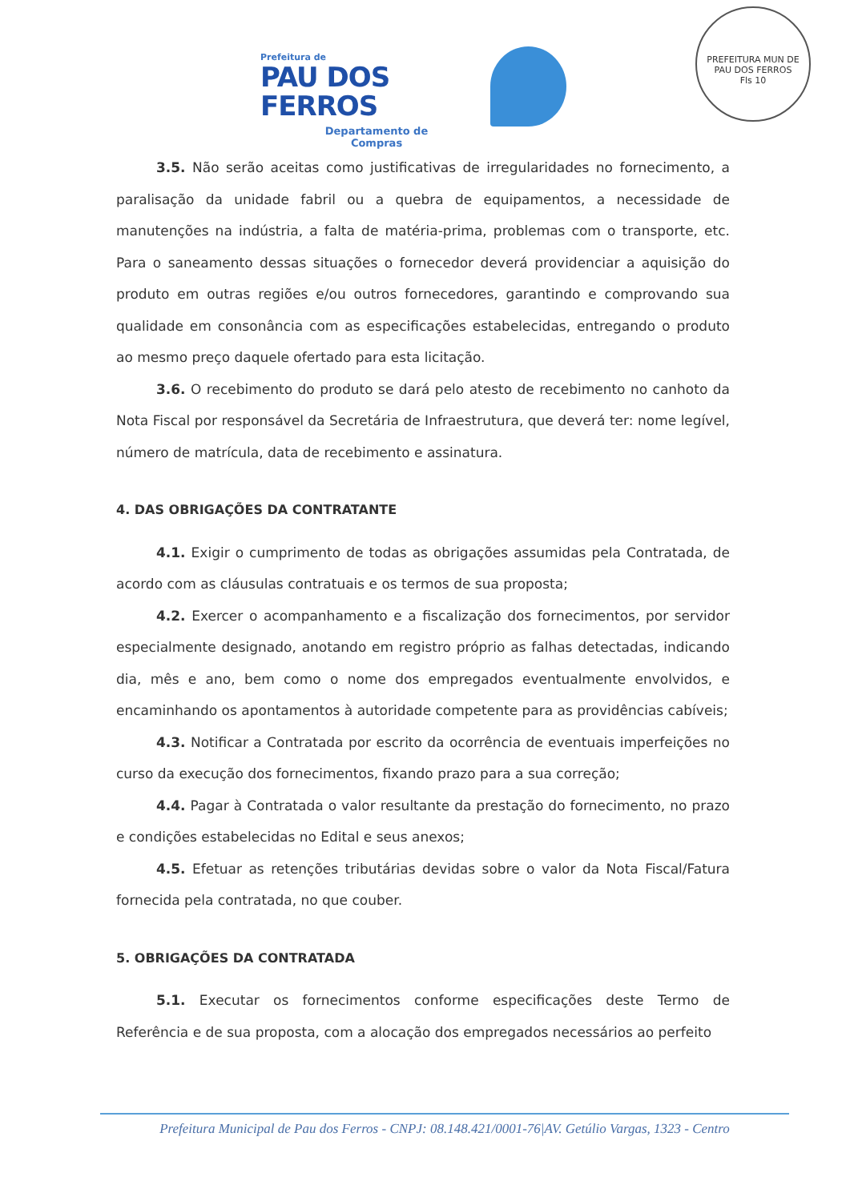Prefeitura de
PAU DOS FERROS
Departamento de
Compras
PREFEITURA MUN DE PAU DOS FERROS
Fls 10
3.5. Não serão aceitas como justificativas de irregularidades no fornecimento, a paralisação da unidade fabril ou a quebra de equipamentos, a necessidade de manutenções na indústria, a falta de matéria-prima, problemas com o transporte, etc. Para o saneamento dessas situações o fornecedor deverá providenciar a aquisição do produto em outras regiões e/ou outros fornecedores, garantindo e comprovando sua qualidade em consonância com as especificações estabelecidas, entregando o produto ao mesmo preço daquele ofertado para esta licitação.
3.6. O recebimento do produto se dará pelo atesto de recebimento no canhoto da Nota Fiscal por responsável da Secretária de Infraestrutura, que deverá ter: nome legível, número de matrícula, data de recebimento e assinatura.
4. DAS OBRIGAÇÕES DA CONTRATANTE
4.1. Exigir o cumprimento de todas as obrigações assumidas pela Contratada, de acordo com as cláusulas contratuais e os termos de sua proposta;
4.2. Exercer o acompanhamento e a fiscalização dos fornecimentos, por servidor especialmente designado, anotando em registro próprio as falhas detectadas, indicando dia, mês e ano, bem como o nome dos empregados eventualmente envolvidos, e encaminhando os apontamentos à autoridade competente para as providências cabíveis;
4.3. Notificar a Contratada por escrito da ocorrência de eventuais imperfeições no curso da execução dos fornecimentos, fixando prazo para a sua correção;
4.4. Pagar à Contratada o valor resultante da prestação do fornecimento, no prazo e condições estabelecidas no Edital e seus anexos;
4.5. Efetuar as retenções tributárias devidas sobre o valor da Nota Fiscal/Fatura fornecida pela contratada, no que couber.
5. OBRIGAÇÕES DA CONTRATADA
5.1. Executar os fornecimentos conforme especificações deste Termo de Referência e de sua proposta, com a alocação dos empregados necessários ao perfeito
Prefeitura Municipal de Pau dos Ferros - CNPJ: 08.148.421/0001-76|AV. Getúlio Vargas, 1323 - Centro